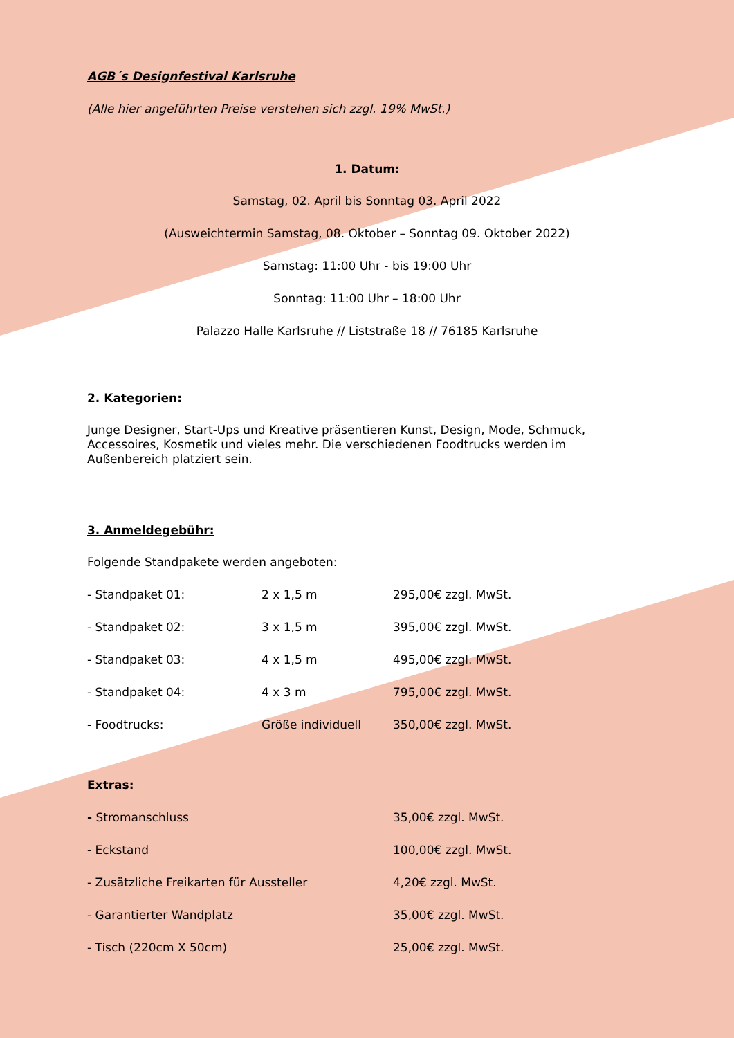AGB´s Designfestival Karlsruhe
(Alle hier angeführten Preise verstehen sich zzgl. 19% MwSt.)
1. Datum:
Samstag, 02. April bis Sonntag 03. April 2022
(Ausweichtermin Samstag, 08. Oktober – Sonntag 09. Oktober 2022)
Samstag: 11:00 Uhr - bis 19:00 Uhr
Sonntag: 11:00 Uhr – 18:00 Uhr
Palazzo Halle Karlsruhe // Liststraße 18 // 76185 Karlsruhe
2. Kategorien:
Junge Designer, Start-Ups und Kreative präsentieren Kunst, Design, Mode, Schmuck, Accessoires, Kosmetik und vieles mehr. Die verschiedenen Foodtrucks werden im Außenbereich platziert sein.
3. Anmeldegebühr:
Folgende Standpakete werden angeboten:
| - Standpaket 01: | 2 x 1,5 m | 295,00€ zzgl. MwSt. |
| - Standpaket 02: | 3 x 1,5 m | 395,00€ zzgl. MwSt. |
| - Standpaket 03: | 4 x 1,5 m | 495,00€ zzgl. MwSt. |
| - Standpaket 04: | 4 x 3 m | 795,00€ zzgl. MwSt. |
| - Foodtrucks: | Größe individuell | 350,00€ zzgl. MwSt. |
Extras:
| - Stromanschluss | 35,00€ zzgl. MwSt. |
| - Eckstand | 100,00€ zzgl. MwSt. |
| - Zusätzliche Freikarten für Aussteller | 4,20€ zzgl. MwSt. |
| - Garantierter Wandplatz | 35,00€ zzgl. MwSt. |
| - Tisch (220cm X 50cm) | 25,00€ zzgl. MwSt. |